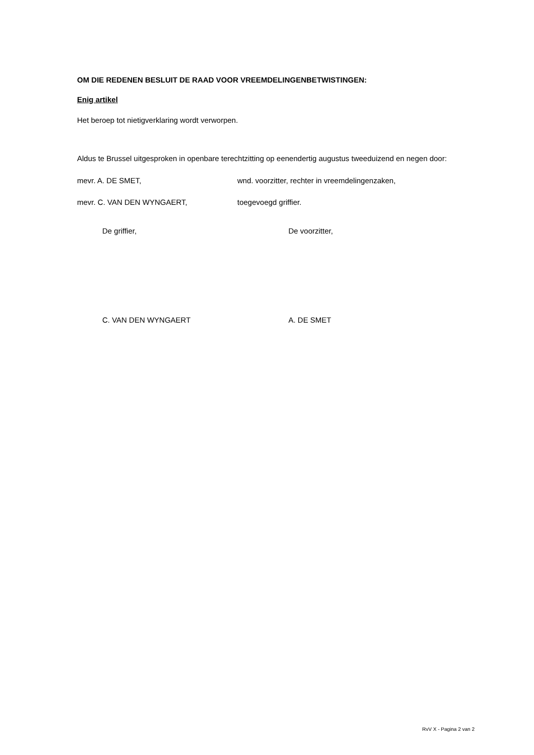OM DIE REDENEN BESLUIT DE RAAD VOOR VREEMDELINGENBETWISTINGEN:
Enig artikel
Het beroep tot nietigverklaring wordt verworpen.
Aldus te Brussel uitgesproken in openbare terechtzitting op eenendertig augustus tweeduizend en negen door:
mevr. A. DE SMET, wnd. voorzitter, rechter in vreemdelingenzaken,
mevr. C. VAN DEN WYNGAERT, toegevoegd griffier.
De griffier, De voorzitter,
C. VAN DEN WYNGAERT A. DE SMET
RvV X - Pagina 2 van 2